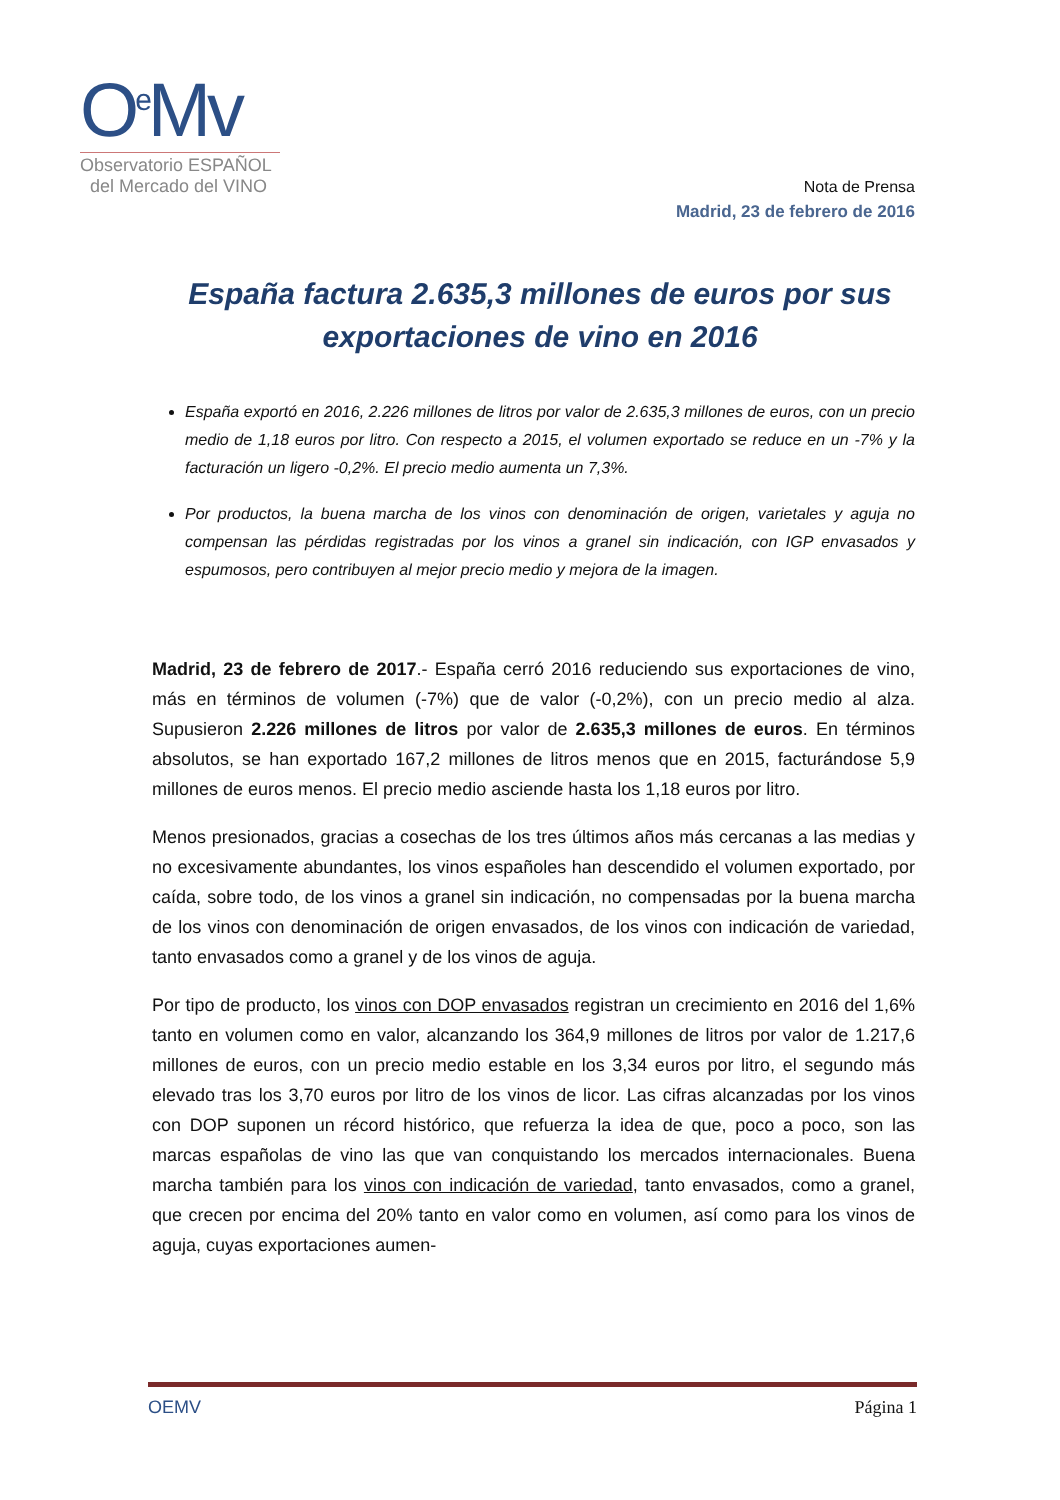O<sup>e</sup>Mv
Observatorio ESPAÑOL
del Mercado del VINO
Nota de Prensa
Madrid, 23 de febrero de 2016
España factura 2.635,3 millones de euros por sus exportaciones de vino en 2016
España exportó en 2016, 2.226 millones de litros por valor de 2.635,3 millones de euros, con un precio medio de 1,18 euros por litro. Con respecto a 2015, el volumen exportado se reduce en un -7% y la facturación un ligero -0,2%. El precio medio aumenta un 7,3%.
Por productos, la buena marcha de los vinos con denominación de origen, varietales y aguja no compensan las pérdidas registradas por los vinos a granel sin indicación, con IGP envasados y espumosos, pero contribuyen al mejor precio medio y mejora de la imagen.
Madrid, 23 de febrero de 2017.- España cerró 2016 reduciendo sus exportaciones de vino, más en términos de volumen (-7%) que de valor (-0,2%), con un precio medio al alza. Supusieron 2.226 millones de litros por valor de 2.635,3 millones de euros. En términos absolutos, se han exportado 167,2 millones de litros menos que en 2015, facturándose 5,9 millones de euros menos. El precio medio asciende hasta los 1,18 euros por litro.
Menos presionados, gracias a cosechas de los tres últimos años más cercanas a las medias y no excesivamente abundantes, los vinos españoles han descendido el volumen exportado, por caída, sobre todo, de los vinos a granel sin indicación, no compensadas por la buena marcha de los vinos con denominación de origen envasados, de los vinos con indicación de variedad, tanto envasados como a granel y de los vinos de aguja.
Por tipo de producto, los vinos con DOP envasados registran un crecimiento en 2016 del 1,6% tanto en volumen como en valor, alcanzando los 364,9 millones de litros por valor de 1.217,6 millones de euros, con un precio medio estable en los 3,34 euros por litro, el segundo más elevado tras los 3,70 euros por litro de los vinos de licor. Las cifras alcanzadas por los vinos con DOP suponen un récord histórico, que refuerza la idea de que, poco a poco, son las marcas españolas de vino las que van conquistando los mercados internacionales. Buena marcha también para los vinos con indicación de variedad, tanto envasados, como a granel, que crecen por encima del 20% tanto en valor como en volumen, así como para los vinos de aguja, cuyas exportaciones aumen-
OEMV Página 1